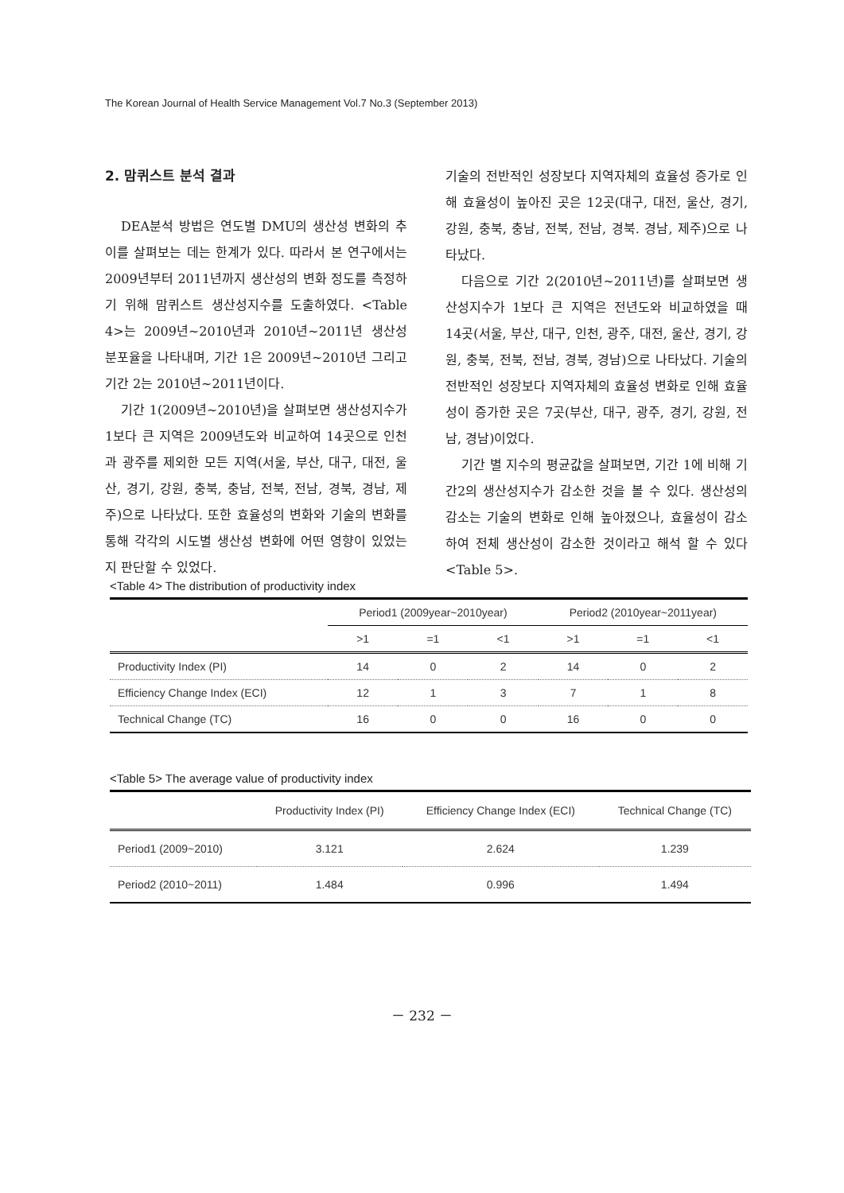The Korean Journal of Health Service Management Vol.7 No.3 (September 2013)
2. 맘퀴스트 분석 결과
DEA분석 방법은 연도별 DMU의 생산성 변화의 추이를 살펴보는 데는 한계가 있다. 따라서 본 연구에서는 2009년부터 2011년까지 생산성의 변화 정도를 측정하기 위해 맘퀴스트 생산성지수를 도출하였다. <Table 4>는 2009년~2010년과 2010년~2011년 생산성 분포율을 나타내며, 기간 1은 2009년~2010년 그리고 기간 2는 2010년~2011년이다.
기간 1(2009년~2010년)을 살펴보면 생산성지수가 1보다 큰 지역은 2009년도와 비교하여 14곳으로 인천과 광주를 제외한 모든 지역(서울, 부산, 대구, 대전, 울산, 경기, 강원, 충북, 충남, 전북, 전남, 경북, 경남, 제주)으로 나타났다. 또한 효율성의 변화와 기술의 변화를 통해 각각의 시도별 생산성 변화에 어떤 영향이 있었는지 판단할 수 있었다.
기술의 전반적인 성장보다 지역자체의 효율성 증가로 인해 효율성이 높아진 곳은 12곳(대구, 대전, 울산, 경기, 강원, 충북, 충남, 전북, 전남, 경북. 경남, 제주)으로 나타났다.
다음으로 기간 2(2010년~2011년)를 살펴보면 생산성지수가 1보다 큰 지역은 전년도와 비교하였을 때 14곳(서울, 부산, 대구, 인천, 광주, 대전, 울산, 경기, 강원, 충북, 전북, 전남, 경북, 경남)으로 나타났다. 기술의 전반적인 성장보다 지역자체의 효율성 변화로 인해 효율성이 증가한 곳은 7곳(부산, 대구, 광주, 경기, 강원, 전남, 경남)이었다.
기간 별 지수의 평균값을 살펴보면, 기간 1에 비해 기간2의 생산성지수가 감소한 것을 볼 수 있다. 생산성의 감소는 기술의 변화로 인해 높아졌으나, 효율성이 감소하여 전체 생산성이 감소한 것이라고 해석 할 수 있다 <Table 5>.
<Table 4> The distribution of productivity index
| | Period1 (2009year~2010year) | | | Period2 (2010year~2011year) | | |
| --- | --- | --- | --- | --- | --- | --- |
| | >1 | =1 | <1 | >1 | =1 | <1 |
| Productivity Index (PI) | 14 | 0 | 2 | 14 | 0 | 2 |
| Efficiency Change Index (ECI) | 12 | 1 | 3 | 7 | 1 | 8 |
| Technical Change (TC) | 16 | 0 | 0 | 16 | 0 | 0 |
<Table 5> The average value of productivity index
| | Productivity Index (PI) | Efficiency Change Index (ECI) | Technical Change (TC) |
| --- | --- | --- | --- |
| Period1 (2009~2010) | 3.121 | 2.624 | 1.239 |
| Period2 (2010~2011) | 1.484 | 0.996 | 1.494 |
－ 232 －